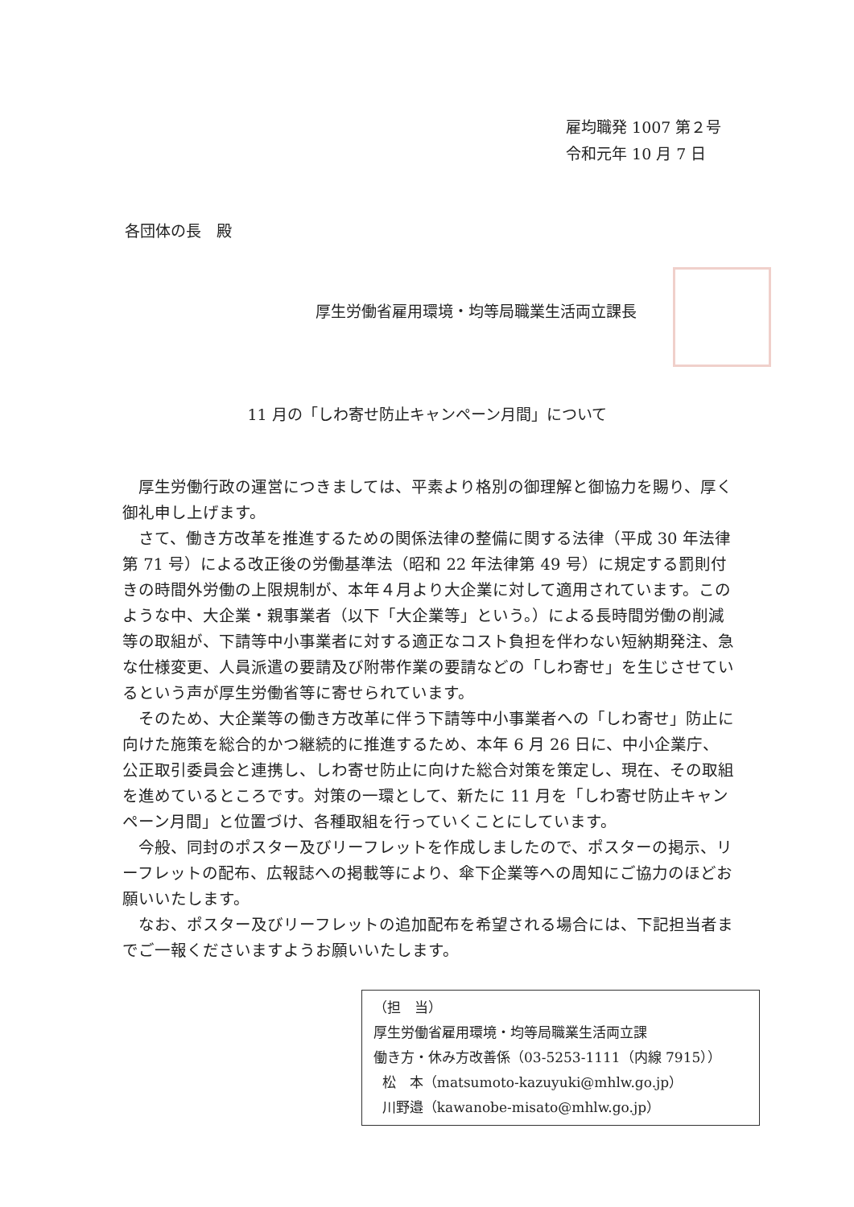雇均職発 1007 第２号
令和元年 10 月 7 日
各団体の長　殿
厚生労働省雇用環境・均等局職業生活両立課長
11 月の「しわ寄せ防止キャンペーン月間」について
厚生労働行政の運営につきましては、平素より格別の御理解と御協力を賜り、厚く御礼申し上げます。
さて、働き方改革を推進するための関係法律の整備に関する法律（平成 30 年法律第 71 号）による改正後の労働基準法（昭和 22 年法律第 49 号）に規定する罰則付きの時間外労働の上限規制が、本年４月より大企業に対して適用されています。このような中、大企業・親事業者（以下「大企業等」という。）による長時間労働の削減等の取組が、下請等中小事業者に対する適正なコスト負担を伴わない短納期発注、急な仕様変更、人員派遣の要請及び附帯作業の要請などの「しわ寄せ」を生じさせているという声が厚生労働省等に寄せられています。
そのため、大企業等の働き方改革に伴う下請等中小事業者への「しわ寄せ」防止に向けた施策を総合的かつ継続的に推進するため、本年 6 月 26 日に、中小企業庁、公正取引委員会と連携し、しわ寄せ防止に向けた総合対策を策定し、現在、その取組を進めているところです。対策の一環として、新たに 11 月を「しわ寄せ防止キャンペーン月間」と位置づけ、各種取組を行っていくことにしています。
今般、同封のポスター及びリーフレットを作成しましたので、ポスターの掲示、リーフレットの配布、広報誌への掲載等により、傘下企業等への周知にご協力のほどお願いいたします。
なお、ポスター及びリーフレットの追加配布を希望される場合には、下記担当者までご一報くださいますようお願いいたします。
（担　当）
厚生労働省雇用環境・均等局職業生活両立課
働き方・休み方改善係（03-5253-1111（内線 7915））
松　本（matsumoto-kazuyuki@mhlw.go.jp）
川野邉（kawanobe-misato@mhlw.go.jp）